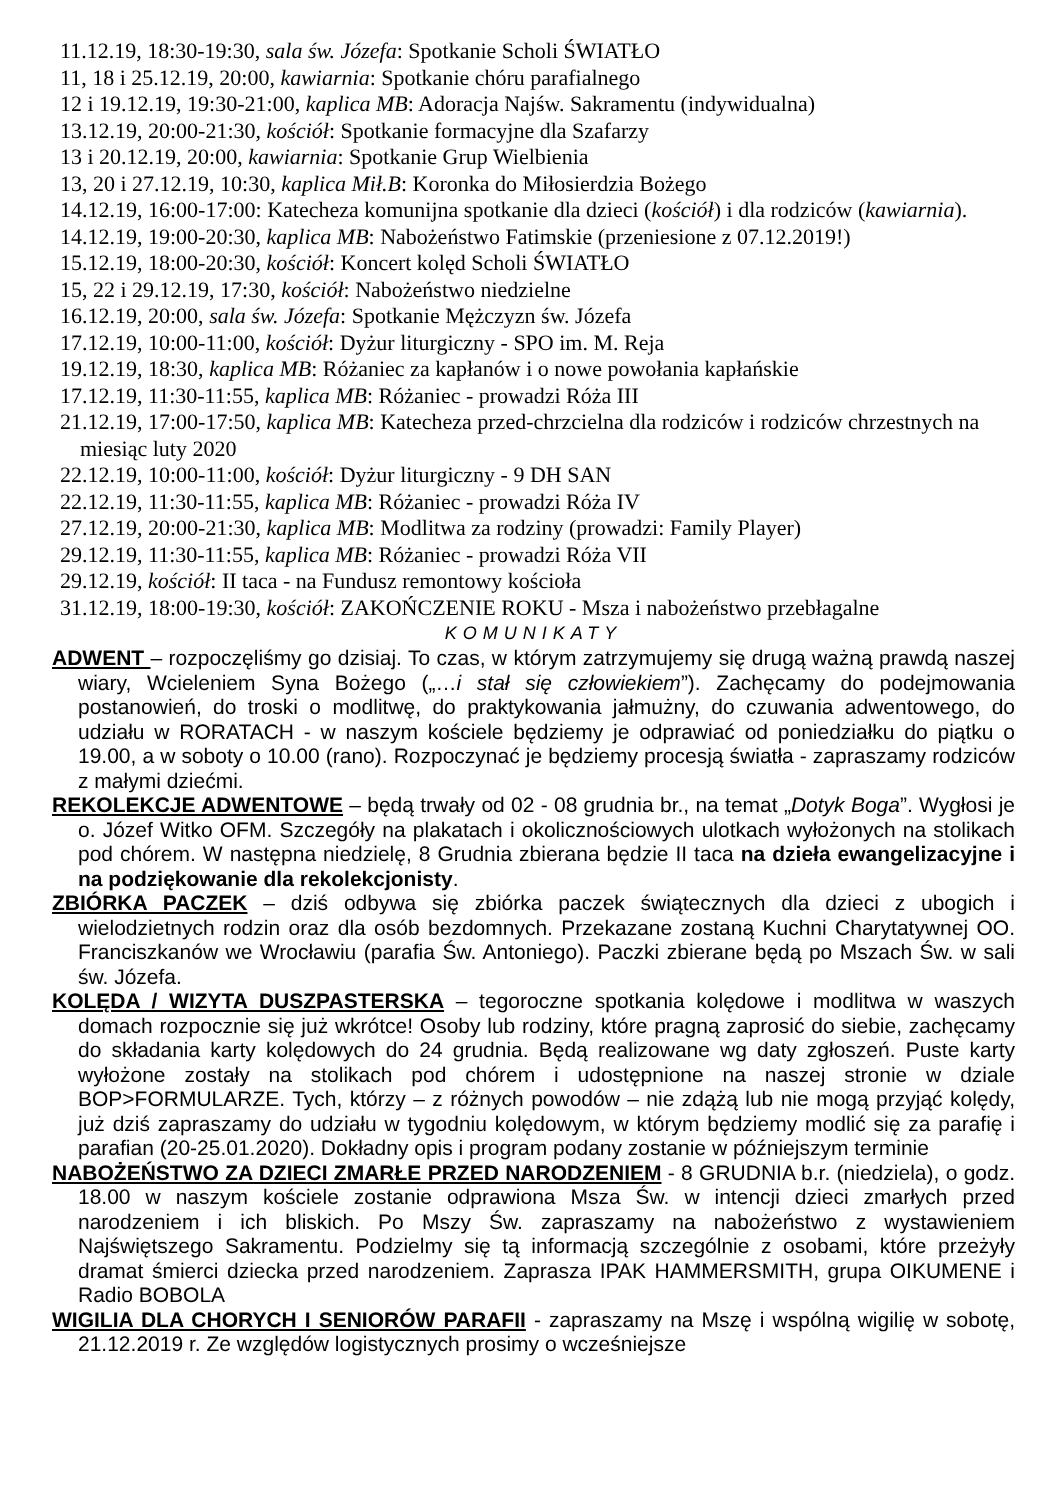11.12.19, 18:30-19:30, sala św. Józefa: Spotkanie Scholi ŚWIATŁO
11, 18 i 25.12.19, 20:00, kawiarnia: Spotkanie chóru parafialnego
12 i 19.12.19, 19:30-21:00, kaplica MB: Adoracja Najśw. Sakramentu (indywidualna)
13.12.19, 20:00-21:30, kościół: Spotkanie formacyjne dla Szafarzy
13 i 20.12.19, 20:00, kawiarnia: Spotkanie Grup Wielbienia
13, 20 i 27.12.19, 10:30, kaplica Mił.B: Koronka do Miłosierdzia Bożego
14.12.19, 16:00-17:00: Katecheza komunijna spotkanie dla dzieci (kościół) i dla rodziców (kawiarnia).
14.12.19, 19:00-20:30, kaplica MB: Nabożeństwo Fatimskie (przeniesione z 07.12.2019!)
15.12.19, 18:00-20:30, kościół: Koncert kolęd Scholi ŚWIATŁO
15, 22 i 29.12.19, 17:30, kościół: Nabożeństwo niedzielne
16.12.19, 20:00, sala św. Józefa: Spotkanie Mężczyzn św. Józefa
17.12.19, 10:00-11:00, kościół: Dyżur liturgiczny - SPO im. M. Reja
19.12.19, 18:30, kaplica MB: Różaniec za kapłanów i o nowe powołania kapłańskie
17.12.19, 11:30-11:55, kaplica MB: Różaniec - prowadzi Róża III
21.12.19, 17:00-17:50, kaplica MB: Katecheza przed-chrzcielna dla rodziców i rodziców chrzestnych na miesiąc luty 2020
22.12.19, 10:00-11:00, kościół: Dyżur liturgiczny - 9 DH SAN
22.12.19, 11:30-11:55, kaplica MB: Różaniec - prowadzi Róża IV
27.12.19, 20:00-21:30, kaplica MB: Modlitwa za rodziny (prowadzi: Family Player)
29.12.19, 11:30-11:55, kaplica MB: Różaniec - prowadzi Róża VII
29.12.19, kościół: II taca - na Fundusz remontowy kościoła
31.12.19, 18:00-19:30, kościół: ZAKOŃCZENIE ROKU - Msza i nabożeństwo przebłagalne
KOMUNIKATY
ADWENT – rozpoczęliśmy go dzisiaj. To czas, w którym zatrzymujemy się drugą ważną prawdą naszej wiary, Wcieleniem Syna Bożego („…i stał się człowiekiem”). Zachęcamy do podejmowania postanowień, do troski o modlitwę, do praktykowania jałmużny, do czuwania adwentowego, do udziału w RORATACH - w naszym kościele będziemy je odprawiać od poniedziałku do piątku o 19.00, a w soboty o 10.00 (rano). Rozpoczynać je będziemy procesją światła - zapraszamy rodziców z małymi dziećmi.
REKOLEKCJE ADWENTOWE – będą trwały od 02 - 08 grudnia br., na temat „Dotyk Boga”. Wygłosi je o. Józef Witko OFM. Szczegóły na plakatach i okolicznościowych ulotkach wyłożonych na stolikach pod chórem. W następna niedzielę, 8 Grudnia zbierana będzie II taca na dzieła ewangelizacyjne i na podziękowanie dla rekolekcjonisty.
ZBIÓRKA PACZEK – dziś odbywa się zbiórka paczek świątecznych dla dzieci z ubogich i wielodzietnych rodzin oraz dla osób bezdomnych. Przekazane zostaną Kuchni Charytatywnej OO. Franciszkanów we Wrocławiu (parafia Św. Antoniego). Paczki zbierane będą po Mszach Św. w sali św. Józefa.
KOLĘDA / WIZYTA DUSZPASTERSKA – tegoroczne spotkania kolędowe i modlitwa w waszych domach rozpocznie się już wkrótce! Osoby lub rodziny, które pragną zaprosić do siebie, zachęcamy do składania karty kolędowych do 24 grudnia. Będą realizowane wg daty zgłoszeń. Puste karty wyłożone zostały na stolikach pod chórem i udostępnione na naszej stronie w dziale BOP>FORMULARZE. Tych, którzy – z różnych powodów – nie zdążą lub nie mogą przyjąć kolędy, już dziś zapraszamy do udziału w tygodniu kolędowym, w którym będziemy modlić się za parafię i parafian (20-25.01.2020). Dokładny opis i program podany zostanie w późniejszym terminie
NABOŻEŃSTWO ZA DZIECI ZMARŁE PRZED NARODZENIEM - 8 GRUDNIA b.r. (niedziela), o godz. 18.00 w naszym kościele zostanie odprawiona Msza Św. w intencji dzieci zmarłych przed narodzeniem i ich bliskich. Po Mszy Św. zapraszamy na nabożeństwo z wystawieniem Najświętszego Sakramentu. Podzielmy się tą informacją szczególnie z osobami, które przeżyły dramat śmierci dziecka przed narodzeniem. Zaprasza IPAK HAMMERSMITH, grupa OIKUMENE i Radio BOBOLA
WIGILIA DLA CHORYCH I SENIORÓW PARAFII - zapraszamy na Mszę i wspólną wigilię w sobotę, 21.12.2019 r. Ze względów logistycznych prosimy o wcześniejsze